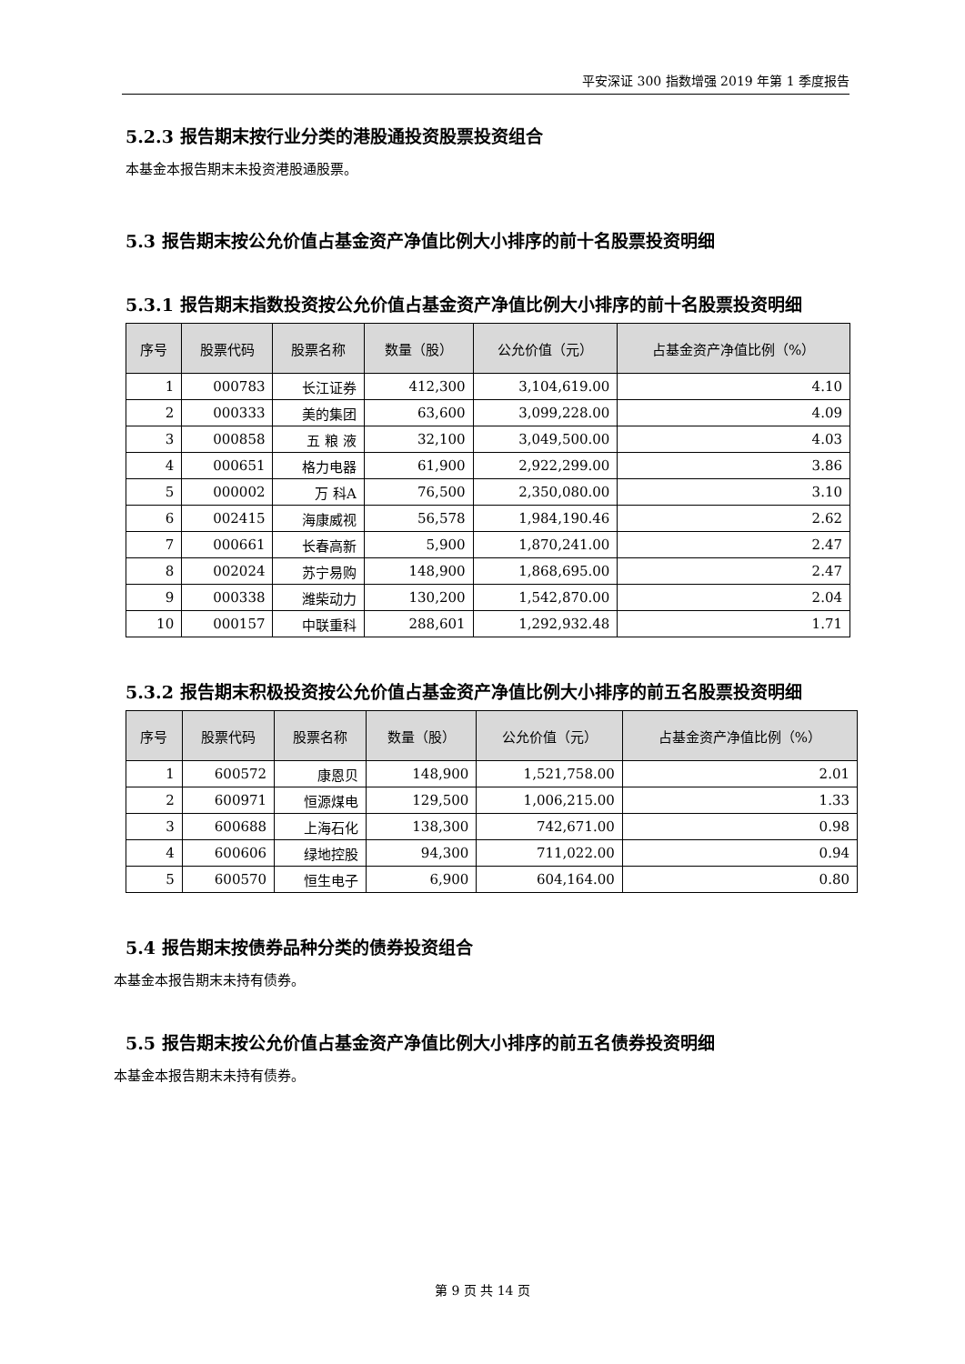平安深证 300 指数增强 2019 年第 1 季度报告
5.2.3 报告期末按行业分类的港股通投资股票投资组合
本基金本报告期末未投资港股通股票。
5.3 报告期末按公允价值占基金资产净值比例大小排序的前十名股票投资明细
5.3.1 报告期末指数投资按公允价值占基金资产净值比例大小排序的前十名股票投资明细
| 序号 | 股票代码 | 股票名称 | 数量（股） | 公允价值（元） | 占基金资产净值比例（%） |
| --- | --- | --- | --- | --- | --- |
| 1 | 000783 | 长江证券 | 412,300 | 3,104,619.00 | 4.10 |
| 2 | 000333 | 美的集团 | 63,600 | 3,099,228.00 | 4.09 |
| 3 | 000858 | 五 粮 液 | 32,100 | 3,049,500.00 | 4.03 |
| 4 | 000651 | 格力电器 | 61,900 | 2,922,299.00 | 3.86 |
| 5 | 000002 | 万 科A | 76,500 | 2,350,080.00 | 3.10 |
| 6 | 002415 | 海康威视 | 56,578 | 1,984,190.46 | 2.62 |
| 7 | 000661 | 长春高新 | 5,900 | 1,870,241.00 | 2.47 |
| 8 | 002024 | 苏宁易购 | 148,900 | 1,868,695.00 | 2.47 |
| 9 | 000338 | 潍柴动力 | 130,200 | 1,542,870.00 | 2.04 |
| 10 | 000157 | 中联重科 | 288,601 | 1,292,932.48 | 1.71 |
5.3.2 报告期末积极投资按公允价值占基金资产净值比例大小排序的前五名股票投资明细
| 序号 | 股票代码 | 股票名称 | 数量（股） | 公允价值（元） | 占基金资产净值比例（%） |
| --- | --- | --- | --- | --- | --- |
| 1 | 600572 | 康恩贝 | 148,900 | 1,521,758.00 | 2.01 |
| 2 | 600971 | 恒源煤电 | 129,500 | 1,006,215.00 | 1.33 |
| 3 | 600688 | 上海石化 | 138,300 | 742,671.00 | 0.98 |
| 4 | 600606 | 绿地控股 | 94,300 | 711,022.00 | 0.94 |
| 5 | 600570 | 恒生电子 | 6,900 | 604,164.00 | 0.80 |
5.4 报告期末按债券品种分类的债券投资组合
本基金本报告期末未持有债券。
5.5 报告期末按公允价值占基金资产净值比例大小排序的前五名债券投资明细
本基金本报告期末未持有债券。
第 9 页 共 14 页